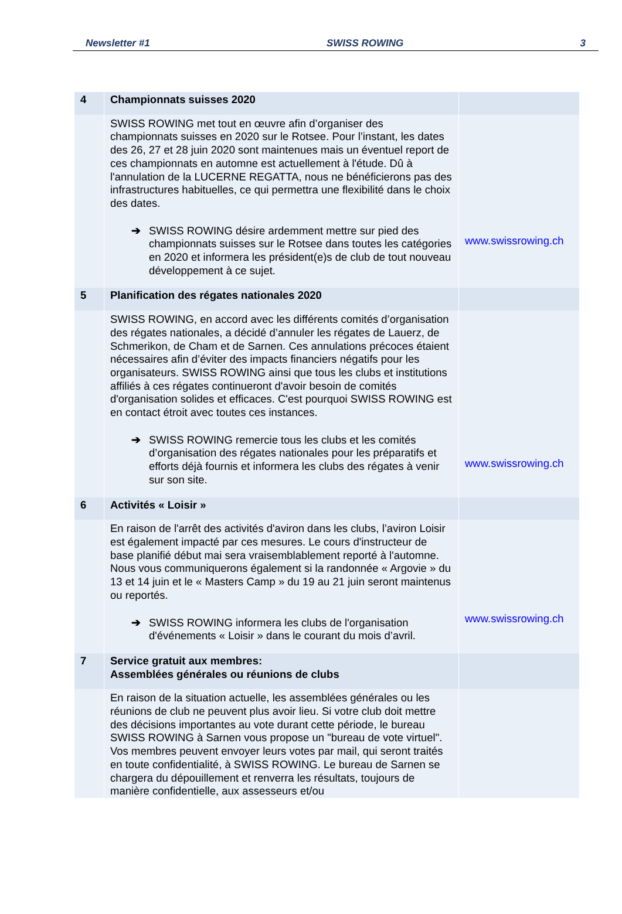Newsletter #1 SWISS ROWING 3
| 4 | Championnats suisses 2020 | |
| | SWISS ROWING met tout en œuvre afin d’organiser des championnats suisses en 2020 sur le Rotsee. Pour l’instant, les dates des 26, 27 et 28 juin 2020 sont maintenues mais un éventuel report de ces championnats en automne est actuellement à l'étude. Dû à l'annulation de la LUCERNE REGATTA, nous ne bénéficierons pas des infrastructures habituelles, ce qui permettra une flexibilité dans le choix des dates. ➔ SWISS ROWING désire ardemment mettre sur pied des championnats suisses sur le Rotsee dans toutes les catégories en 2020 et informera les président(e)s de club de tout nouveau développement à ce sujet. | www.swissrowing.ch |
| 5 | Planification des régates nationales 2020 | |
| | SWISS ROWING, en accord avec les différents comités d’organisation des régates nationales, a décidé d’annuler les régates de Lauerz, de Schmerikon, de Cham et de Sarnen. Ces annulations précoces étaient nécessaires afin d’éviter des impacts financiers négatifs pour les organisateurs. SWISS ROWING ainsi que tous les clubs et institutions affiliés à ces régates continueront d'avoir besoin de comités d'organisation solides et efficaces. C'est pourquoi SWISS ROWING est en contact étroit avec toutes ces instances. ➔ SWISS ROWING remercie tous les clubs et les comités d’organisation des régates nationales pour les préparatifs et efforts déjà fournis et informera les clubs des régates à venir sur son site. | www.swissrowing.ch |
| 6 | Activités « Loisir » | |
| | En raison de l'arrêt des activités d'aviron dans les clubs, l’aviron Loisir est également impacté par ces mesures. Le cours d'instructeur de base planifié début mai sera vraisemblablement reporté à l'automne. Nous vous communiquerons également si la randonnée « Argovie » du 13 et 14 juin et le « Masters Camp » du 19 au 21 juin seront maintenus ou reportés. ➔ SWISS ROWING informera les clubs de l'organisation d'événements « Loisir » dans le courant du mois d’avril. | www.swissrowing.ch |
| 7 | Service gratuit aux membres: Assemblées générales ou réunions de clubs | |
| | En raison de la situation actuelle, les assemblées générales ou les réunions de club ne peuvent plus avoir lieu. Si votre club doit mettre des décisions importantes au vote durant cette période, le bureau SWISS ROWING à Sarnen vous propose un "bureau de vote virtuel". Vos membres peuvent envoyer leurs votes par mail, qui seront traités en toute confidentialité, à SWISS ROWING. Le bureau de Sarnen se chargera du dépouillement et renverra les résultats, toujours de manière confidentielle, aux assesseurs et/ou | |